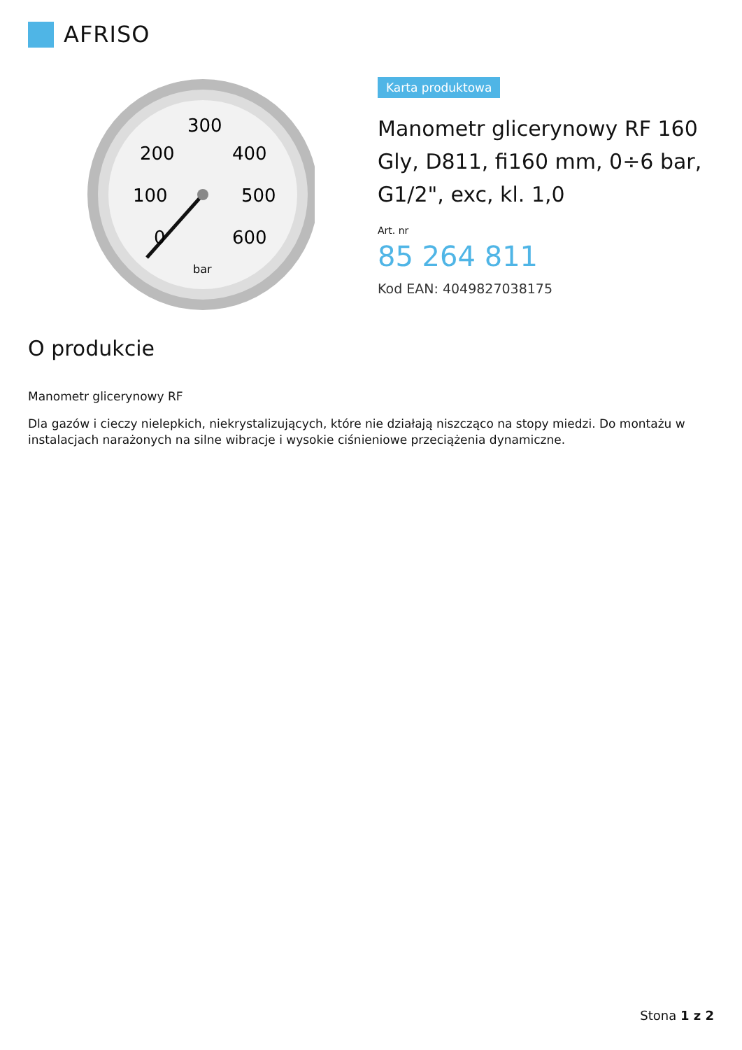AFRISO
300
200
400
100
500
0
600
bar
Karta produktowa
Manometr glicerynowy RF 160 Gly, D811, fi160 mm, 0÷6 bar, G1/2", exc, kl. 1,0
Art. nr
85 264 811
Kod EAN: 4049827038175
O produkcie
Manometr glicerynowy RF
Dla gazów i cieczy nielepkich, niekrystalizujących, które nie działają niszcząco na stopy miedzi. Do montażu w instalacjach narażonych na silne wibracje i wysokie ciśnieniowe przeciążenia dynamiczne.
Stona 1 z 2